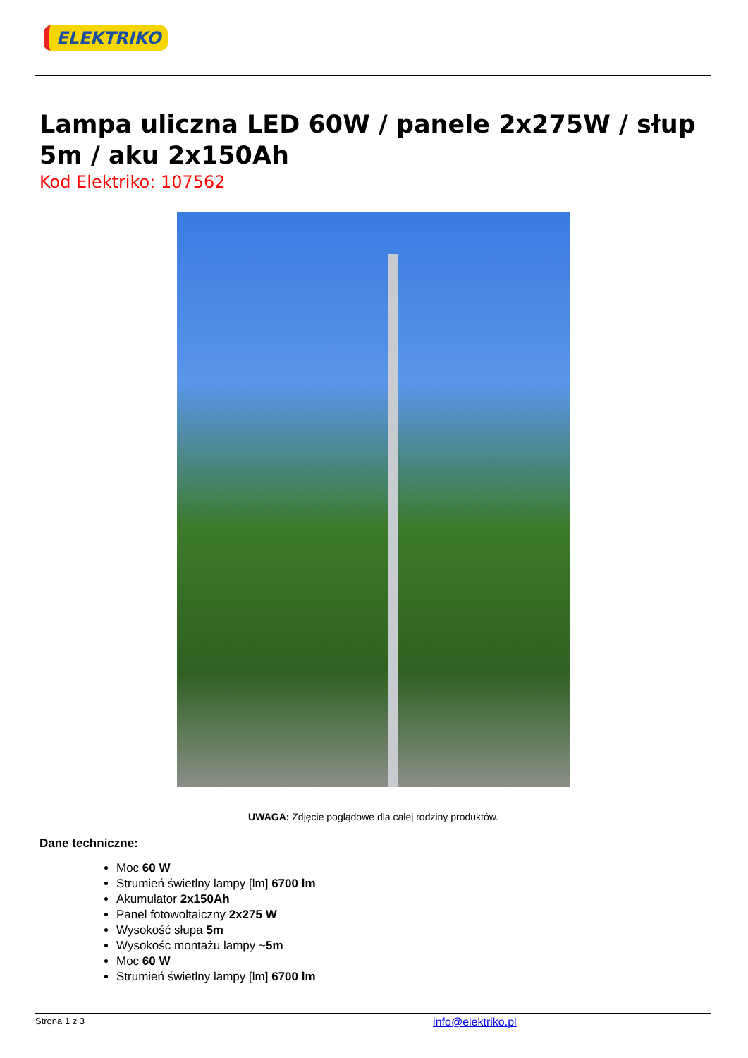ELEKTRIKO
Lampa uliczna LED 60W / panele 2x275W / słup 5m / aku 2x150Ah
Kod Elektriko: 107562
UWAGA: Zdjęcie poglądowe dla całej rodziny produktów.
Dane techniczne:
Moc 60 W
Strumień świetlny lampy [lm] 6700 lm
Akumulator 2x150Ah
Panel fotowoltaiczny 2x275 W
Wysokość słupa 5m
Wysokośc montażu lampy ~5m
Moc 60 W
Strumień świetlny lampy [lm] 6700 lm
Strona 1 z 3 info@elektriko.pl